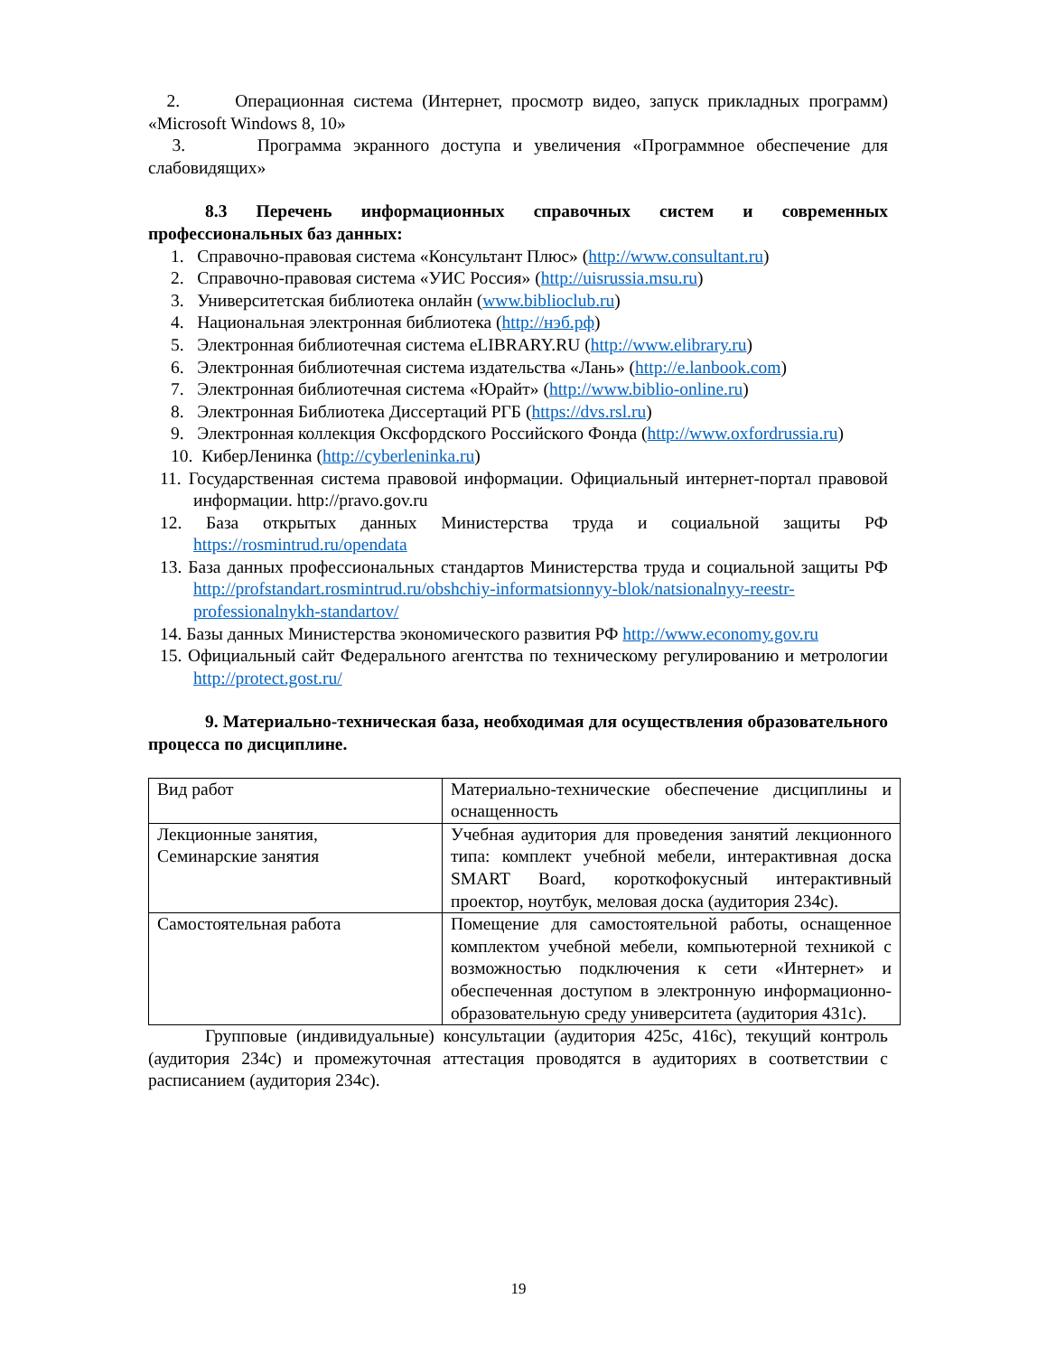2. Операционная система (Интернет, просмотр видео, запуск прикладных программ) «Microsoft Windows 8, 10»
3. Программа экранного доступа и увеличения «Программное обеспечение для слабовидящих»
8.3 Перечень информационных справочных систем и современных профессиональных баз данных:
1. Справочно-правовая система «Консультант Плюс» (http://www.consultant.ru)
2. Справочно-правовая система «УИС Россия» (http://uisrussia.msu.ru)
3. Университетская библиотека онлайн (www.biblioclub.ru)
4. Национальная электронная библиотека (http://нэб.рф)
5. Электронная библиотечная система eLIBRARY.RU (http://www.elibrary.ru)
6. Электронная библиотечная система издательства «Лань» (http://e.lanbook.com)
7. Электронная библиотечная система «Юрайт» (http://www.biblio-online.ru)
8. Электронная Библиотека Диссертаций РГБ (https://dvs.rsl.ru)
9. Электронная коллекция Оксфордского Российского Фонда (http://www.oxfordrussia.ru)
10. КиберЛенинка (http://cyberleninka.ru)
11. Государственная система правовой информации. Официальный интернет-портал правовой информации. http://pravo.gov.ru
12. База открытых данных Министерства труда и социальной защиты РФ https://rosmintrud.ru/opendata
13. База данных профессиональных стандартов Министерства труда и социальной защиты РФ http://profstandart.rosmintrud.ru/obshchiy-informatsionnyy-blok/natsionalnyy-reestr-professionalnykh-standartov/
14. Базы данных Министерства экономического развития РФ http://www.economy.gov.ru
15. Официальный сайт Федерального агентства по техническому регулированию и метрологии http://protect.gost.ru/
9. Материально-техническая база, необходимая для осуществления образовательного процесса по дисциплине.
| Вид работ | Материально-технические обеспечение дисциплины и оснащенность |
| Лекционные занятия, Семинарские занятия | Учебная аудитория для проведения занятий лекционного типа: комплект учебной мебели, интерактивная доска SMART Board, короткофокусный интерактивный проектор, ноутбук, меловая доска (аудитория 234с). |
| Самостоятельная работа | Помещение для самостоятельной работы, оснащенное комплектом учебной мебели, компьютерной техникой с возможностью подключения к сети «Интернет» и обеспеченная доступом в электронную информационно-образовательную среду университета (аудитория 431с). |
Групповые (индивидуальные) консультации (аудитория 425с, 416с), текущий контроль (аудитория 234с) и промежуточная аттестация проводятся в аудиториях в соответствии с расписанием (аудитория 234с).
19